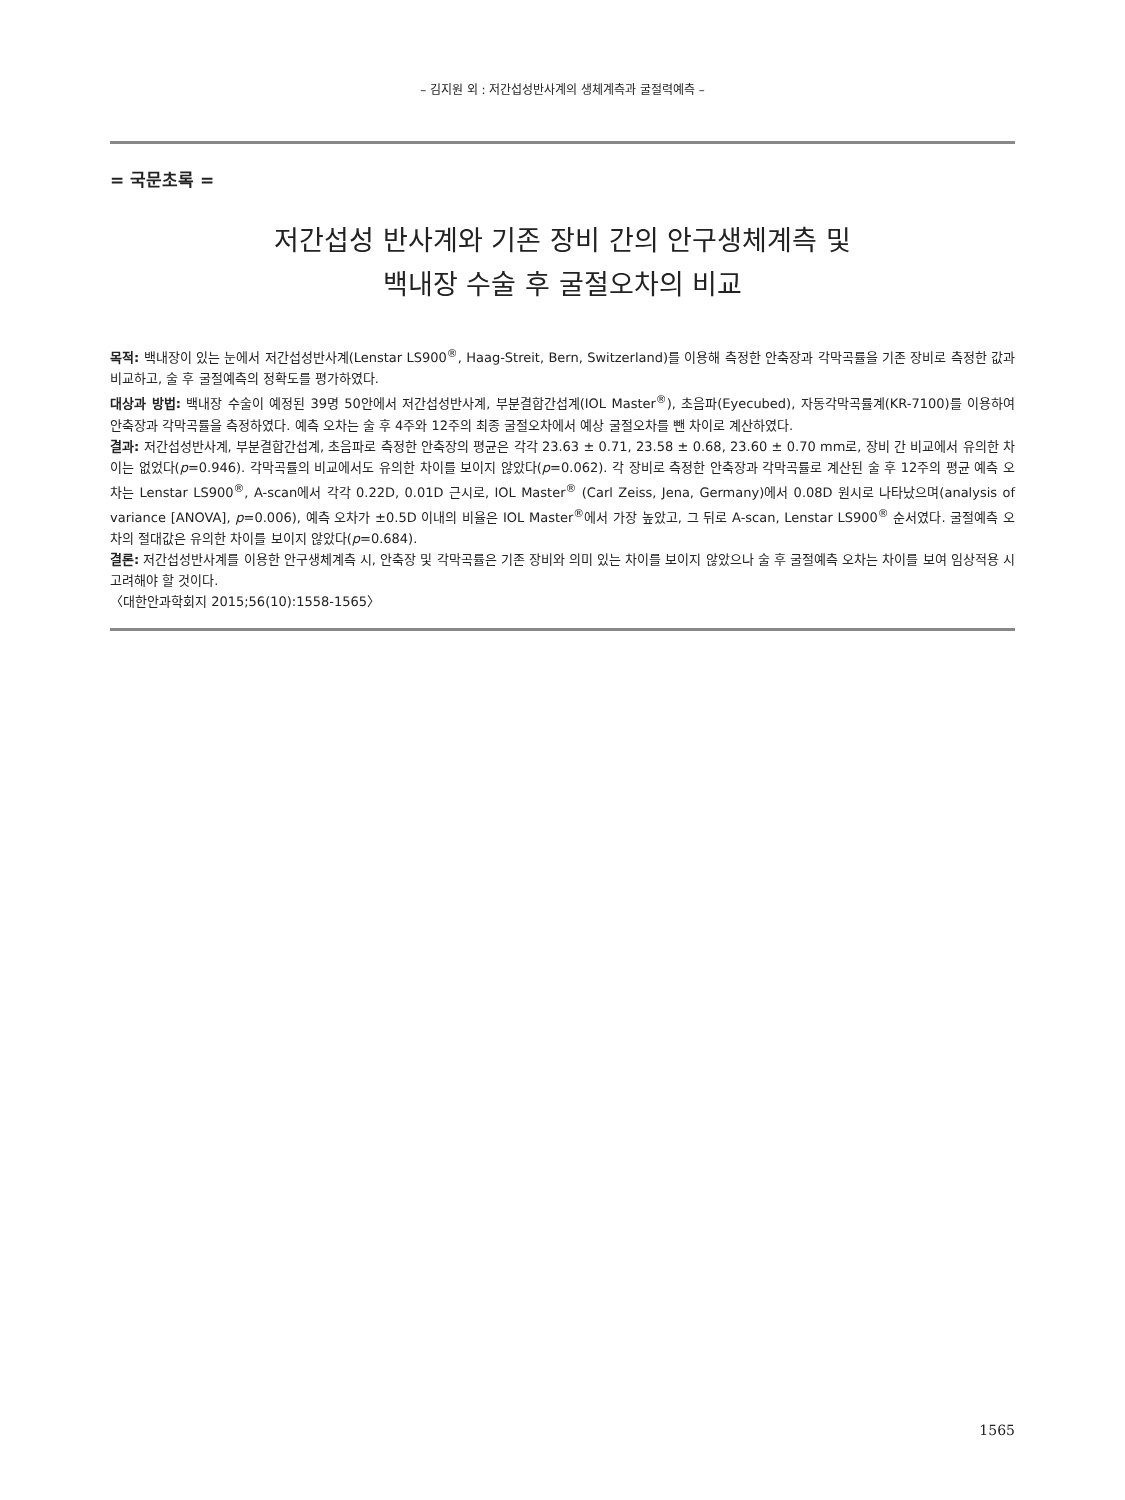– 김지원 외 : 저간섭성반사계의 생체계측과 굴절력예측 –
= 국문초록 =
저간섭성 반사계와 기존 장비 간의 안구생체계측 및
백내장 수술 후 굴절오차의 비교
목적: 백내장이 있는 눈에서 저간섭성반사계(Lenstar LS900<sup>®</sup>, Haag-Streit, Bern, Switzerland)를 이용해 측정한 안축장과 각막곡률을 기존 장비로 측정한 값과 비교하고, 술 후 굴절예측의 정확도를 평가하였다.
대상과 방법: 백내장 수술이 예정된 39명 50안에서 저간섭성반사계, 부분결합간섭계(IOL Master<sup>®</sup>), 초음파(Eyecubed), 자동각막곡률계(KR-7100)를 이용하여 안축장과 각막곡률을 측정하였다. 예측 오차는 술 후 4주와 12주의 최종 굴절오차에서 예상 굴절오차를 뺀 차이로 계산하였다.
결과: 저간섭성반사계, 부분결합간섭계, 초음파로 측정한 안축장의 평균은 각각 23.63 ± 0.71, 23.58 ± 0.68, 23.60 ± 0.70 mm로, 장비 간 비교에서 유의한 차이는 없었다(p=0.946). 각막곡률의 비교에서도 유의한 차이를 보이지 않았다(p=0.062). 각 장비로 측정한 안축장과 각막곡률로 계산된 술 후 12주의 평균 예측 오차는 Lenstar LS900<sup>®</sup>, A-scan에서 각각 0.22D, 0.01D 근시로, IOL Master<sup>®</sup> (Carl Zeiss, Jena, Germany)에서 0.08D 원시로 나타났으며(analysis of variance [ANOVA], p=0.006), 예측 오차가 ±0.5D 이내의 비율은 IOL Master<sup>®</sup>에서 가장 높았고, 그 뒤로 A-scan, Lenstar LS900<sup>®</sup> 순서였다. 굴절예측 오차의 절대값은 유의한 차이를 보이지 않았다(p=0.684).
결론: 저간섭성반사계를 이용한 안구생체계측 시, 안축장 및 각막곡률은 기존 장비와 의미 있는 차이를 보이지 않았으나 술 후 굴절예측 오차는 차이를 보여 임상적용 시 고려해야 할 것이다.
〈대한안과학회지 2015;56(10):1558-1565〉
1565